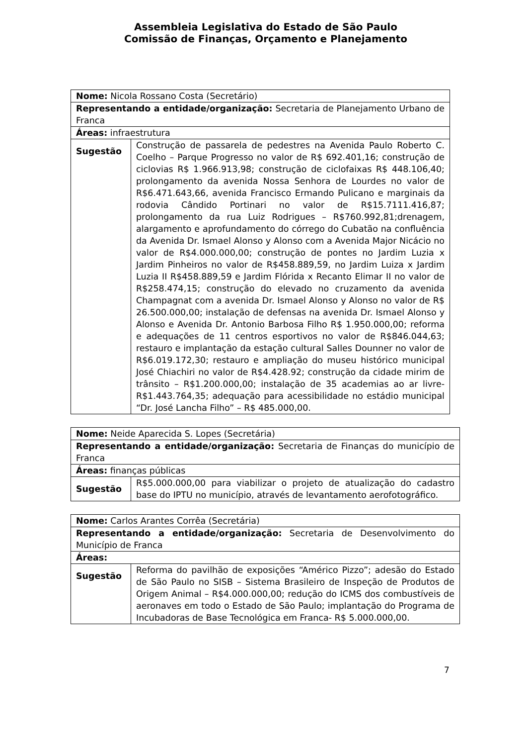Assembleia Legislativa do Estado de São Paulo
Comissão de Finanças, Orçamento e Planejamento
| Nome: Nicola Rossano Costa (Secretário) | |
| Representando a entidade/organização: Secretaria de Planejamento Urbano de Franca | |
| Áreas: infraestrutura | |
| Sugestão | Construção de passarela de pedestres na Avenida Paulo Roberto C. Coelho – Parque Progresso no valor de R$ 692.401,16; construção de ciclovias R$ 1.966.913,98; construção de ciclofaixas R$ 448.106,40; prolongamento da avenida Nossa Senhora de Lourdes no valor de R$6.471.643,66, avenida Francisco Ermando Pulicano e marginais da rodovia Cândido Portinari no valor de R$15.7111.416,87; prolongamento da rua Luiz Rodrigues – R$760.992,81;drenagem, alargamento e aprofundamento do córrego do Cubatão na confluência da Avenida Dr. Ismael Alonso y Alonso com a Avenida Major Nicácio no valor de R$4.000.000,00; construção de pontes no Jardim Luzia x Jardim Pinheiros no valor de R$458.889,59, no Jardim Luiza x Jardim Luzia II R$458.889,59 e Jardim Flórida x Recanto Elimar II no valor de R$258.474,15; construção do elevado no cruzamento da avenida Champagnat com a avenida Dr. Ismael Alonso y Alonso no valor de R$ 26.500.000,00; instalação de defensas na avenida Dr. Ismael Alonso y Alonso e Avenida Dr. Antonio Barbosa Filho R$ 1.950.000,00; reforma e adequações de 11 centros esportivos no valor de R$846.044,63; restauro e implantação da estação cultural Salles Dounner no valor de R$6.019.172,30; restauro e ampliação do museu histórico municipal José Chiachiri no valor de R$4.428.92; construção da cidade mirim de trânsito – R$1.200.000,00; instalação de 35 academias ao ar livre-R$1.443.764,35; adequação para acessibilidade no estádio municipal “Dr. José Lancha Filho” – R$ 485.000,00. |
| Nome: Neide Aparecida S. Lopes (Secretária) | |
| Representando a entidade/organização: Secretaria de Finanças do município de Franca | |
| Áreas: finanças públicas | |
| Sugestão | R$5.000.000,00 para viabilizar o projeto de atualização do cadastro base do IPTU no município, através de levantamento aerofotográfico. |
| Nome: Carlos Arantes Corrêa (Secretária) | |
| Representando a entidade/organização: Secretaria de Desenvolvimento do Município de Franca | |
| Áreas: | |
| Sugestão | Reforma do pavilhão de exposições “Américo Pizzo”; adesão do Estado de São Paulo no SISB – Sistema Brasileiro de Inspeção de Produtos de Origem Animal – R$4.000.000,00; redução do ICMS dos combustíveis de aeronaves em todo o Estado de São Paulo; implantação do Programa de Incubadoras de Base Tecnológica em Franca- R$ 5.000.000,00. |
7